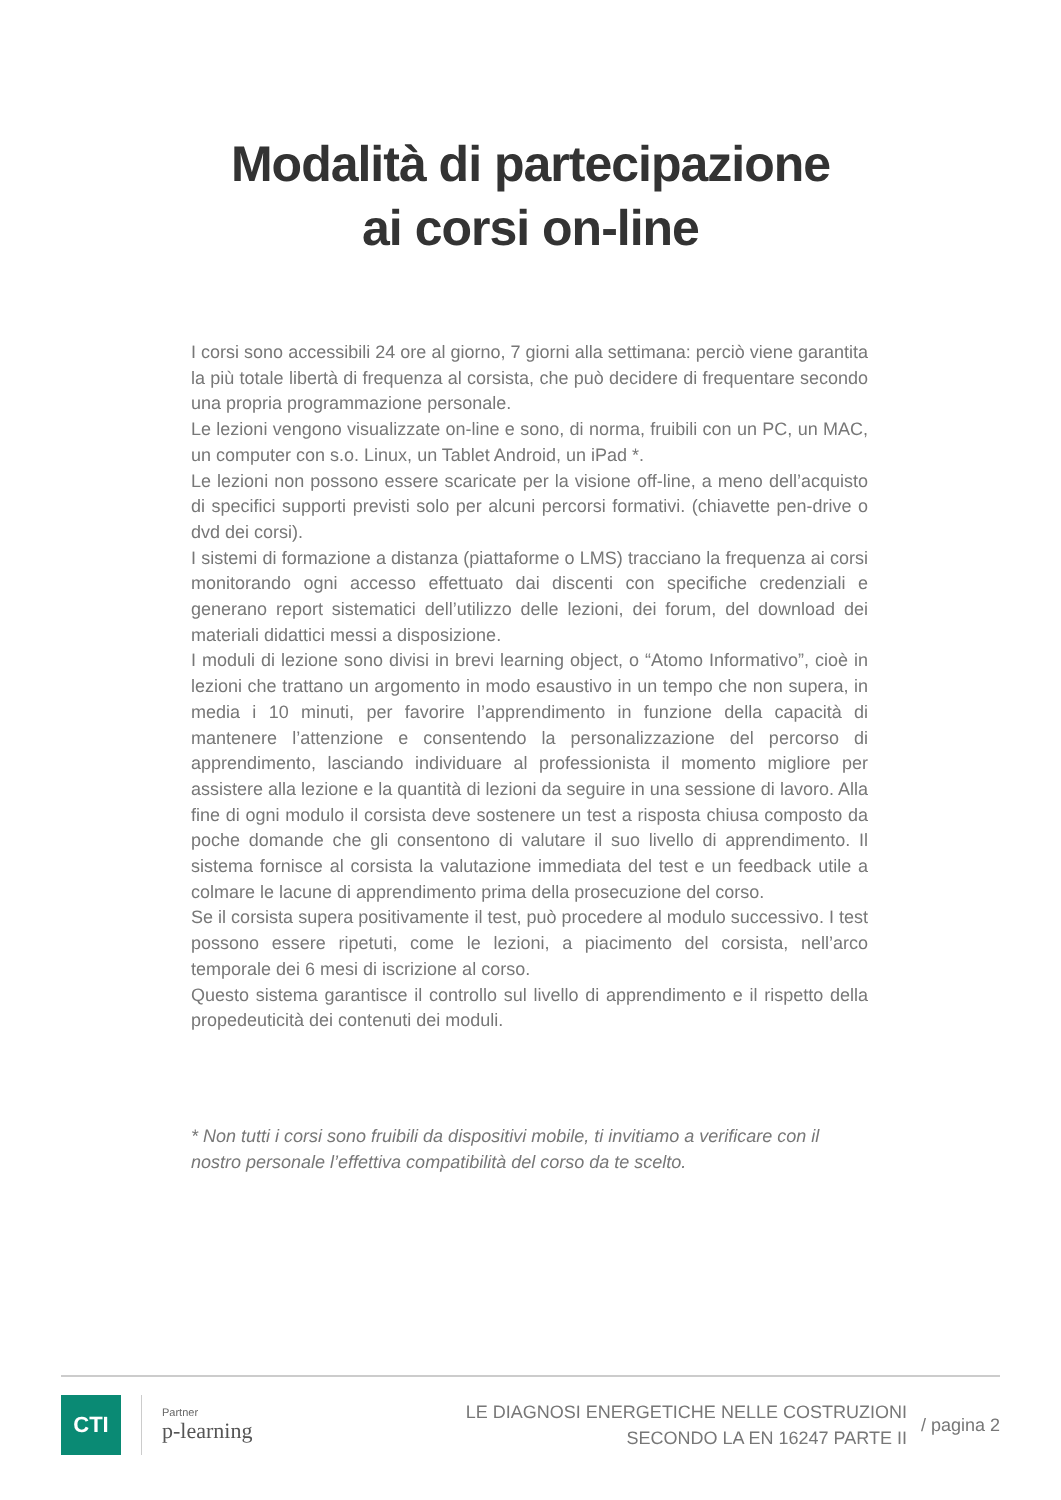Modalità di partecipazione
ai corsi on-line
I corsi sono accessibili 24 ore al giorno, 7 giorni alla settimana: perciò viene garantita la più totale libertà di frequenza al corsista, che può decidere di frequentare secondo una propria programmazione personale.
Le lezioni vengono visualizzate on-line e sono, di norma, fruibili con un PC, un MAC, un computer con s.o. Linux, un Tablet Android, un iPad *.
Le lezioni non possono essere scaricate per la visione off-line, a meno dell’acquisto di specifici supporti previsti solo per alcuni percorsi formativi. (chiavette pen-drive o dvd dei corsi).
I sistemi di formazione a distanza (piattaforme o LMS) tracciano la frequenza ai corsi monitorando ogni accesso effettuato dai discenti con specifiche credenziali e generano report sistematici dell’utilizzo delle lezioni, dei forum, del download dei materiali didattici messi a disposizione.
I moduli di lezione sono divisi in brevi learning object, o “Atomo Informativo”, cioè in lezioni che trattano un argomento in modo esaustivo in un tempo che non supera, in media i 10 minuti, per favorire l’apprendimento in funzione della capacità di mantenere l’attenzione e consentendo la personalizzazione del percorso di apprendimento, lasciando individuare al professionista il momento migliore per assistere alla lezione e la quantità di lezioni da seguire in una sessione di lavoro. Alla fine di ogni modulo il corsista deve sostenere un test a risposta chiusa composto da poche domande che gli consentono di valutare il suo livello di apprendimento. Il sistema fornisce al corsista la valutazione immediata del test e un feedback utile a colmare le lacune di apprendimento prima della prosecuzione del corso.
Se il corsista supera positivamente il test, può procedere al modulo successivo. I test possono essere ripetuti, come le lezioni, a piacimento del corsista, nell’arco temporale dei 6 mesi di iscrizione al corso.
Questo sistema garantisce il controllo sul livello di apprendimento e il rispetto della propedeuticità dei contenuti dei moduli.
* Non tutti i corsi sono fruibili da dispositivi mobile, ti invitiamo a verificare con il nostro personale l’effettiva compatibilità del corso da te scelto.
CTI
Partner
p-learning
LE DIAGNOSI ENERGETICHE NELLE COSTRUZIONI
SECONDO LA EN 16247 PARTE II
/ pagina 2